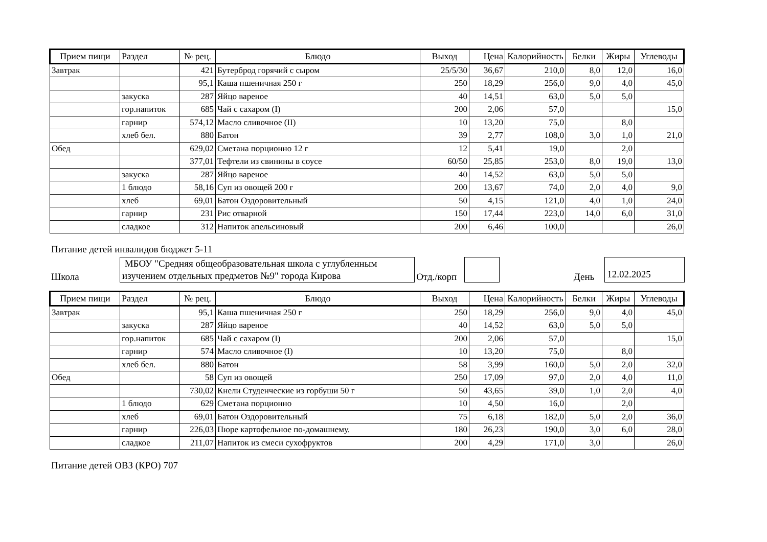| Прием пищи | Раздел | № рец. | Блюдо | Выход | Цена | Калорийность | Белки | Жиры | Углеводы |
| --- | --- | --- | --- | --- | --- | --- | --- | --- | --- |
| Завтрак | | 421 | Бутерброд горячий с сыром | 25/5/30 | 36,67 | 210,0 | 8,0 | 12,0 | 16,0 |
| | | 95,1 | Каша пшеничная 250 г | 250 | 18,29 | 256,0 | 9,0 | 4,0 | 45,0 |
| | закуска | 287 | Яйцо вареное | 40 | 14,51 | 63,0 | 5,0 | 5,0 | |
| | гор.напиток | 685 | Чай с сахаром (I) | 200 | 2,06 | 57,0 | | | 15,0 |
| | гарнир | 574,12 | Масло сливочное (II) | 10 | 13,20 | 75,0 | | 8,0 | |
| | хлеб бел. | 880 | Батон | 39 | 2,77 | 108,0 | 3,0 | 1,0 | 21,0 |
| Обед | | 629,02 | Сметана порционно 12 г | 12 | 5,41 | 19,0 | | 2,0 | |
| | | 377,01 | Тефтели из свинины в соусе | 60/50 | 25,85 | 253,0 | 8,0 | 19,0 | 13,0 |
| | закуска | 287 | Яйцо вареное | 40 | 14,52 | 63,0 | 5,0 | 5,0 | |
| | 1 блюдо | 58,16 | Суп из овощей 200 г | 200 | 13,67 | 74,0 | 2,0 | 4,0 | 9,0 |
| | хлеб | 69,01 | Батон Оздоровительный | 50 | 4,15 | 121,0 | 4,0 | 1,0 | 24,0 |
| | гарнир | 231 | Рис отварной | 150 | 17,44 | 223,0 | 14,0 | 6,0 | 31,0 |
| | сладкое | 312 | Напиток апельсиновый | 200 | 6,46 | 100,0 | | | 26,0 |
Питание детей инвалидов бюджет 5-11
Школа
МБОУ "Средняя общеобразовательная школа с углубленным изучением отдельных предметов №9" города Кирова
Отд./корп
День
12.02.2025
| Прием пищи | Раздел | № рец. | Блюдо | Выход | Цена | Калорийность | Белки | Жиры | Углеводы |
| --- | --- | --- | --- | --- | --- | --- | --- | --- | --- |
| Завтрак | | 95,1 | Каша пшеничная 250 г | 250 | 18,29 | 256,0 | 9,0 | 4,0 | 45,0 |
| | закуска | 287 | Яйцо вареное | 40 | 14,52 | 63,0 | 5,0 | 5,0 | |
| | гор.напиток | 685 | Чай с сахаром (I) | 200 | 2,06 | 57,0 | | | 15,0 |
| | гарнир | 574 | Масло сливочное (I) | 10 | 13,20 | 75,0 | | 8,0 | |
| | хлеб бел. | 880 | Батон | 58 | 3,99 | 160,0 | 5,0 | 2,0 | 32,0 |
| Обед | | 58 | Суп из овощей | 250 | 17,09 | 97,0 | 2,0 | 4,0 | 11,0 |
| | | 730,02 | Кнели Студенческие из горбуши 50 г | 50 | 43,65 | 39,0 | 1,0 | 2,0 | 4,0 |
| | 1 блюдо | 629 | Сметана порционно | 10 | 4,50 | 16,0 | | 2,0 | |
| | хлеб | 69,01 | Батон Оздоровительный | 75 | 6,18 | 182,0 | 5,0 | 2,0 | 36,0 |
| | гарнир | 226,03 | Пюре картофельное по-домашнему. | 180 | 26,23 | 190,0 | 3,0 | 6,0 | 28,0 |
| | сладкое | 211,07 | Напиток из смеси сухофруктов | 200 | 4,29 | 171,0 | 3,0 | | 26,0 |
Питание детей ОВЗ (КРО) 707